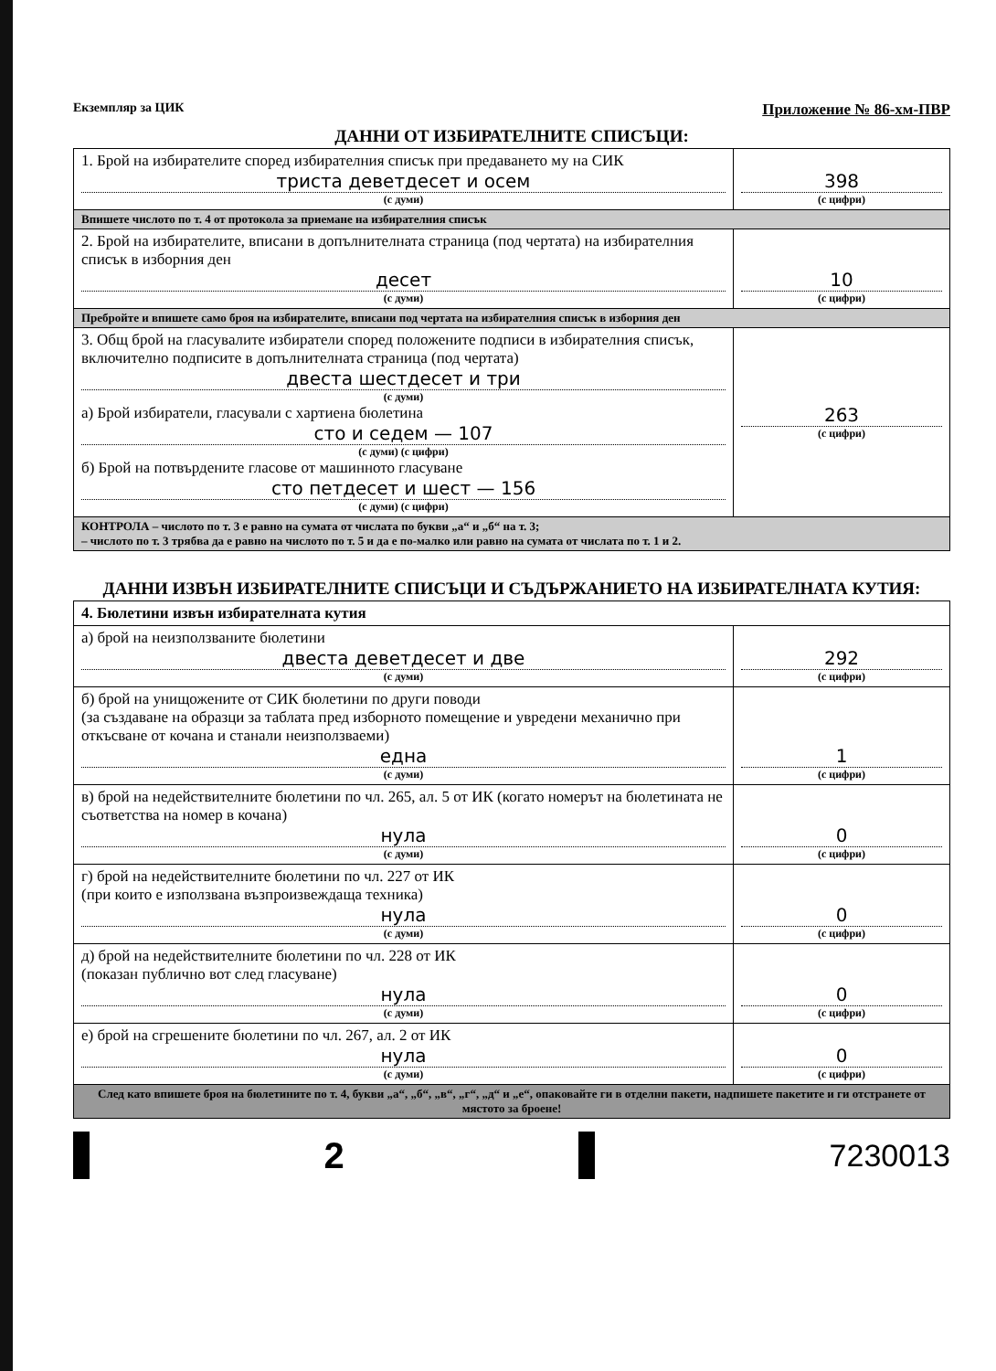Екземпляр за ЦИК Приложение № 86-хм-ПВР
ДАННИ ОТ ИЗБИРАТЕЛНИТЕ СПИСЪЦИ:
| 1. Брой на избирателите според избирателния списък при предаването му на СИК триста деветдесет и осем (с думи) | 398 (с цифри) |
| Впишете числото по т. 4 от протокола за приемане на избирателния списък | |
| 2. Брой на избирателите, вписани в допълнителната страница (под чертата) на избирателния списък в изборния ден десет (с думи) | 10 (с цифри) |
| Пребройте и впишете само броя на избирателите, вписани под чертата на избирателния списък в изборния ден | |
| 3. Общ брой на гласувалите избиратели според положените подписи в избирателния списък, включително подписите в допълнителната страница (под чертата) двеста шестдесет и три (с думи) а) Брой избиратели, гласували с хартиена бюлетина сто и седем — 107 (с думи) (с цифри) б) Брой на потвърдените гласове от машинното гласуване сто петдесет и шест — 156 (с думи) (с цифри) | 263 (с цифри) |
| КОНТРОЛА – числото по т. 3 е равно на сумата от числата по букви „а“ и „б“ на т. 3; – числото по т. 3 трябва да е равно на числото по т. 5 и да е по-малко или равно на сумата от числата по т. 1 и 2. | |
ДАННИ ИЗВЪН ИЗБИРАТЕЛНИТЕ СПИСЪЦИ И СЪДЪРЖАНИЕТО НА ИЗБИРАТЕЛНАТА КУТИЯ:
| 4. Бюлетини извън избирателната кутия | |
| а) брой на неизползваните бюлетини двеста деветдесет и две (с думи) | 292 (с цифри) |
| б) брой на унищожените от СИК бюлетини по други поводи (за създаване на образци за таблата пред изборното помещение и увредени механично при откъсване от кочана и станали неизползваеми) една (с думи) | 1 (с цифри) |
| в) брой на недействителните бюлетини по чл. 265, ал. 5 от ИК (когато номерът на бюлетината не съответства на номер в кочана) нула (с думи) | 0 (с цифри) |
| г) брой на недействителните бюлетини по чл. 227 от ИК (при които е използвана възпроизвеждаща техника) нула (с думи) | 0 (с цифри) |
| д) брой на недействителните бюлетини по чл. 228 от ИК (показан публично вот след гласуване) нула (с думи) | 0 (с цифри) |
| е) брой на сгрешените бюлетини по чл. 267, ал. 2 от ИК нула (с думи) | 0 (с цифри) |
| След като впишете броя на бюлетините по т. 4, букви „а“, „б“, „в“, „г“, „д“ и „е“, опаковайте ги в отделни пакети, надпишете пакетите и ги отстранете от мястото за броене! | |
2
7230013